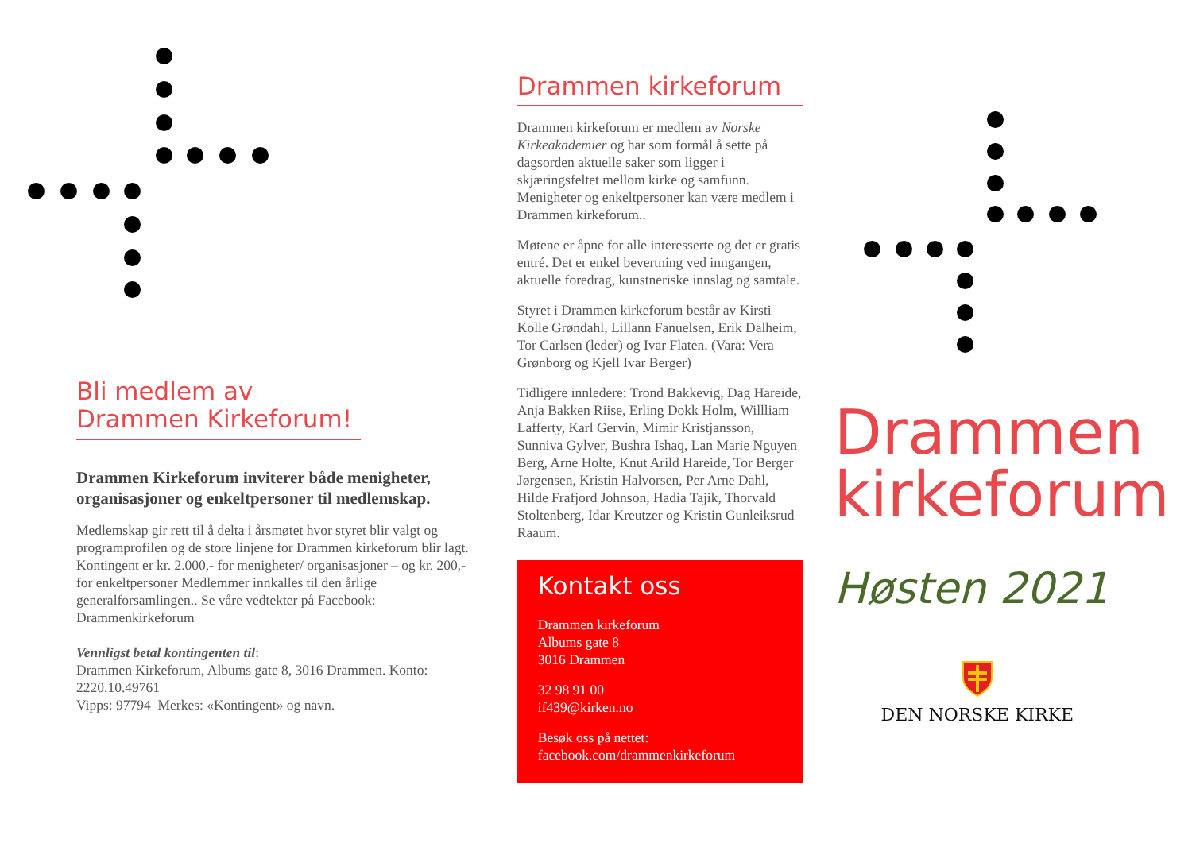Bli medlem av Drammen Kirkeforum!
Drammen Kirkeforum inviterer både menigheter, organisasjoner og enkeltpersoner til medlemskap.
Medlemskap gir rett til å delta i årsmøtet hvor styret blir valgt og programprofilen og de store linjene for Drammen kirkeforum blir lagt. Kontingent er kr. 2.000,- for menigheter/ organisasjoner – og kr. 200,- for enkeltpersoner Medlemmer innkalles til den årlige generalforsamlingen.. Se våre vedtekter på Facebook: Drammenkirkeforum
Vennligst betal kontingenten til:
Drammen Kirkeforum, Albums gate 8, 3016 Drammen. Konto: 2220.10.49761
Vipps: 97794 Merkes: «Kontingent» og navn.
Drammen kirkeforum
Drammen kirkeforum er medlem av Norske Kirkeakademier og har som formål å sette på dagsorden aktuelle saker som ligger i skjæringsfeltet mellom kirke og samfunn. Menigheter og enkeltpersoner kan være medlem i Drammen kirkeforum..
Møtene er åpne for alle interesserte og det er gratis entré. Det er enkel bevertning ved inngangen, aktuelle foredrag, kunstneriske innslag og samtale.
Styret i Drammen kirkeforum består av Kirsti Kolle Grøndahl, Lillann Fanuelsen, Erik Dalheim, Tor Carlsen (leder) og Ivar Flaten. (Vara: Vera Grønborg og Kjell Ivar Berger)
Tidligere innledere: Trond Bakkevig, Dag Hareide, Anja Bakken Riise, Erling Dokk Holm, Willliam Lafferty, Karl Gervin, Mimir Kristjansson, Sunniva Gylver, Bushra Ishaq, Lan Marie Nguyen Berg, Arne Holte, Knut Arild Hareide, Tor Berger Jørgensen, Kristin Halvorsen, Per Arne Dahl, Hilde Frafjord Johnson, Hadia Tajik, Thorvald Stoltenberg, Idar Kreutzer og Kristin Gunleiksrud Raaum.
Kontakt oss
Drammen kirkeforum
Albums gate 8
3016 Drammen
32 98 91 00
if439@kirken.no
Besøk oss på nettet:
facebook.com/drammenkirkeforum
Drammen kirkeforum
Høsten 2021
DEN NORSKE KIRKE